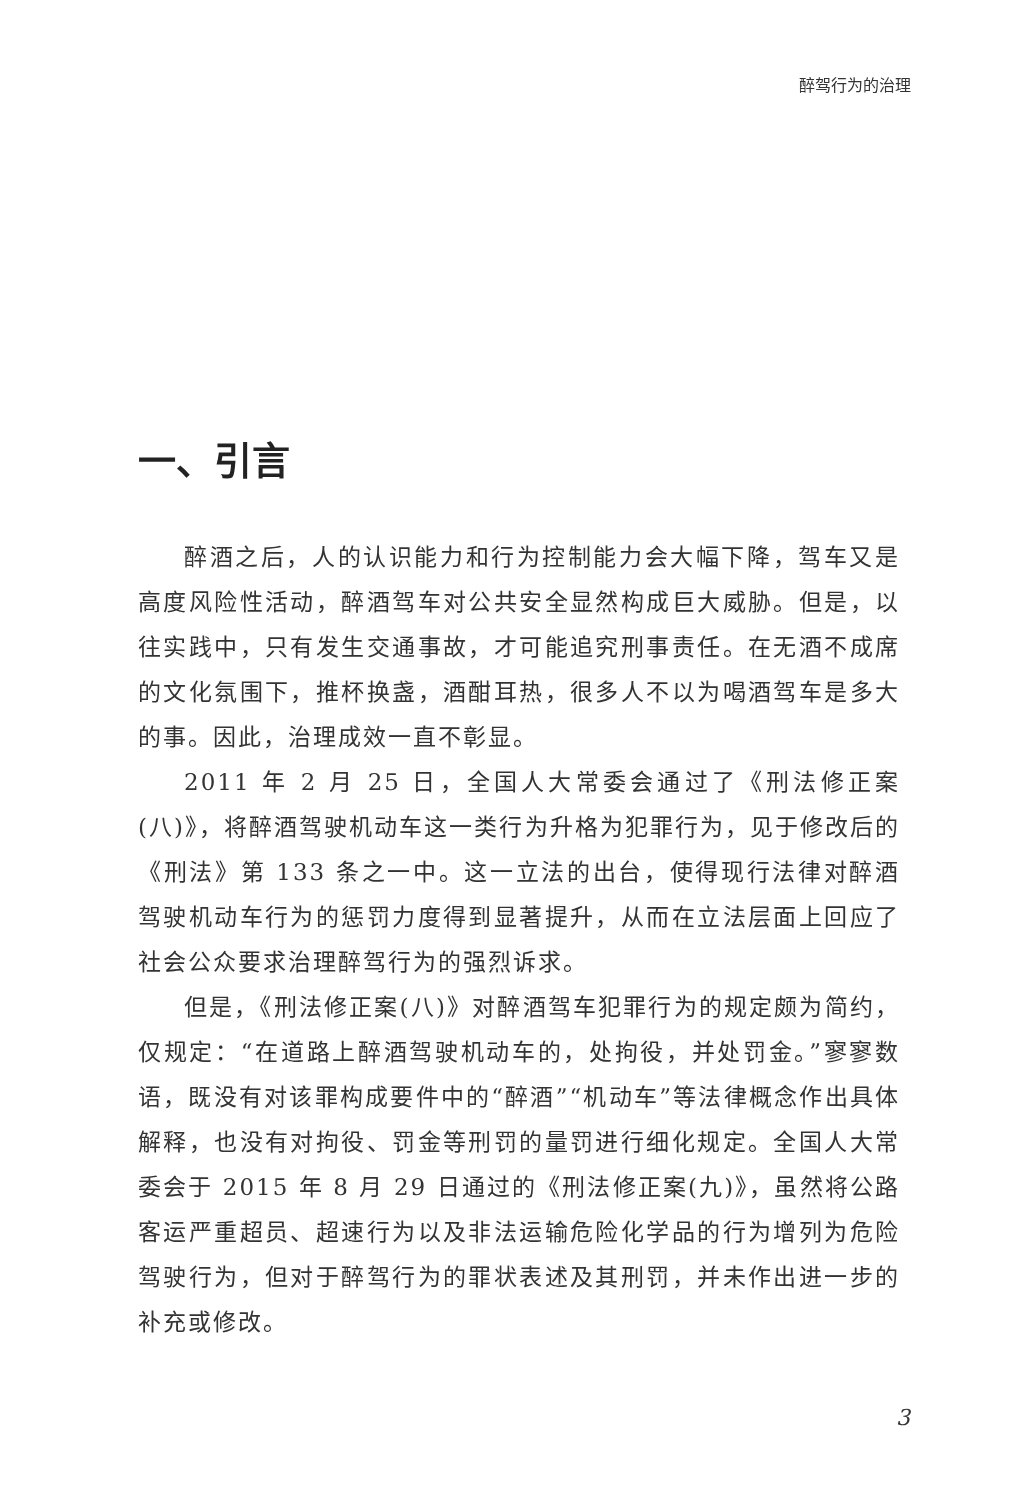醉驾行为的治理
一、引言
醉酒之后，人的认识能力和行为控制能力会大幅下降，驾车又是高度风险性活动，醉酒驾车对公共安全显然构成巨大威胁。但是，以往实践中，只有发生交通事故，才可能追究刑事责任。在无酒不成席的文化氛围下，推杯换盏，酒酣耳热，很多人不以为喝酒驾车是多大的事。因此，治理成效一直不彰显。
2011 年 2 月 25 日，全国人大常委会通过了《刑法修正案(八)》，将醉酒驾驶机动车这一类行为升格为犯罪行为，见于修改后的《刑法》第 133 条之一中。这一立法的出台，使得现行法律对醉酒驾驶机动车行为的惩罚力度得到显著提升，从而在立法层面上回应了社会公众要求治理醉驾行为的强烈诉求。
但是，《刑法修正案(八)》对醉酒驾车犯罪行为的规定颇为简约，仅规定：“在道路上醉酒驾驶机动车的，处拘役，并处罚金。”寥寥数语，既没有对该罪构成要件中的“醉酒”“机动车”等法律概念作出具体解释，也没有对拘役、罚金等刑罚的量罚进行细化规定。全国人大常委会于 2015 年 8 月 29 日通过的《刑法修正案(九)》，虽然将公路客运严重超员、超速行为以及非法运输危险化学品的行为增列为危险驾驶行为，但对于醉驾行为的罪状表述及其刑罚，并未作出进一步的补充或修改。
3